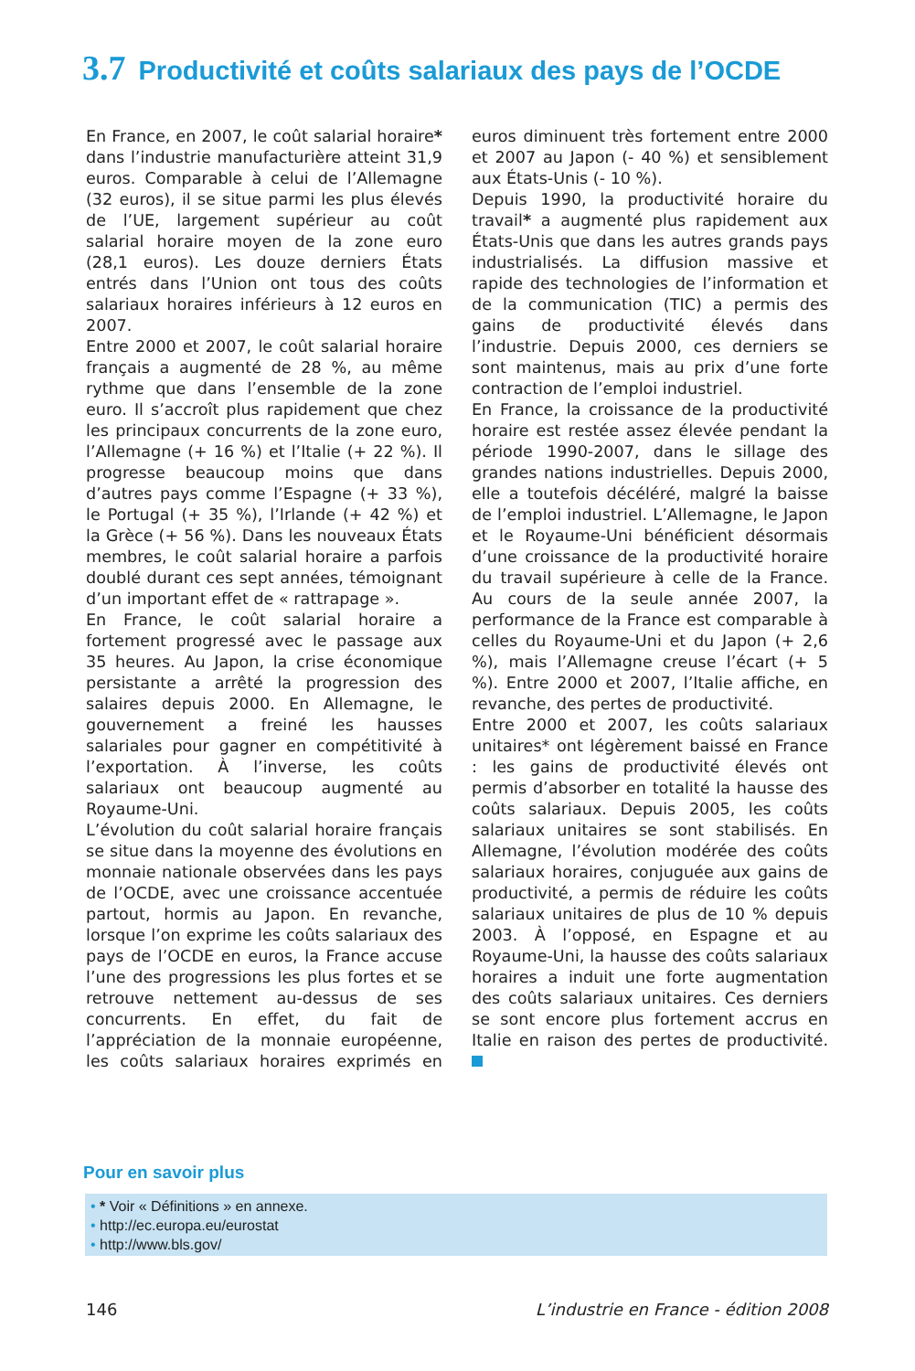3.7 Productivité et coûts salariaux des pays de l’OCDE
En France, en 2007, le coût salarial horaire* dans l’industrie manufacturière atteint 31,9 euros. Comparable à celui de l’Allemagne (32 euros), il se situe parmi les plus élevés de l’UE, largement supérieur au coût salarial horaire moyen de la zone euro (28,1 euros). Les douze derniers États entrés dans l’Union ont tous des coûts salariaux horaires inférieurs à 12 euros en 2007.
Entre 2000 et 2007, le coût salarial horaire français a augmenté de 28 %, au même rythme que dans l’ensemble de la zone euro. Il s’accroît plus rapidement que chez les principaux concurrents de la zone euro, l’Allemagne (+ 16 %) et l’Italie (+ 22 %). Il progresse beaucoup moins que dans d’autres pays comme l’Espagne (+ 33 %), le Portugal (+ 35 %), l’Irlande (+ 42 %) et la Grèce (+ 56 %). Dans les nouveaux États membres, le coût salarial horaire a parfois doublé durant ces sept années, témoignant d’un important effet de « rattrapage ».
En France, le coût salarial horaire a fortement progressé avec le passage aux 35 heures. Au Japon, la crise économique persistante a arrêté la progression des salaires depuis 2000. En Allemagne, le gouvernement a freiné les hausses salariales pour gagner en compétitivité à l’exportation. À l’inverse, les coûts salariaux ont beaucoup augmenté au Royaume-Uni.
L’évolution du coût salarial horaire français se situe dans la moyenne des évolutions en monnaie nationale observées dans les pays de l’OCDE, avec une croissance accentuée partout, hormis au Japon. En revanche, lorsque l’on exprime les coûts salariaux des pays de l’OCDE en euros, la France accuse l’une des progressions les plus fortes et se retrouve nettement au-dessus de ses concurrents. En effet, du fait de l’appréciation de la monnaie européenne, les coûts salariaux horaires exprimés en euros diminuent très fortement entre 2000 et 2007 au Japon (- 40 %) et sensiblement aux États-Unis (- 10 %).
Depuis 1990, la productivité horaire du travail* a augmenté plus rapidement aux États-Unis que dans les autres grands pays industrialisés. La diffusion massive et rapide des technologies de l’information et de la communication (TIC) a permis des gains de productivité élevés dans l’industrie. Depuis 2000, ces derniers se sont maintenus, mais au prix d’une forte contraction de l’emploi industriel.
En France, la croissance de la productivité horaire est restée assez élevée pendant la période 1990-2007, dans le sillage des grandes nations industrielles. Depuis 2000, elle a toutefois décéléré, malgré la baisse de l’emploi industriel. L’Allemagne, le Japon et le Royaume-Uni bénéficient désormais d’une croissance de la productivité horaire du travail supérieure à celle de la France. Au cours de la seule année 2007, la performance de la France est comparable à celles du Royaume-Uni et du Japon (+ 2,6 %), mais l’Allemagne creuse l’écart (+ 5 %). Entre 2000 et 2007, l’Italie affiche, en revanche, des pertes de productivité.
Entre 2000 et 2007, les coûts salariaux unitaires* ont légèrement baissé en France : les gains de productivité élevés ont permis d’absorber en totalité la hausse des coûts salariaux. Depuis 2005, les coûts salariaux unitaires se sont stabilisés. En Allemagne, l’évolution modérée des coûts salariaux horaires, conjuguée aux gains de productivité, a permis de réduire les coûts salariaux unitaires de plus de 10 % depuis 2003. À l’opposé, en Espagne et au Royaume-Uni, la hausse des coûts salariaux horaires a induit une forte augmentation des coûts salariaux unitaires. Ces derniers se sont encore plus fortement accrus en Italie en raison des pertes de productivité.
Pour en savoir plus
• * Voir « Définitions » en annexe.
• http://ec.europa.eu/eurostat
• http://www.bls.gov/
146 L’industrie en France - édition 2008